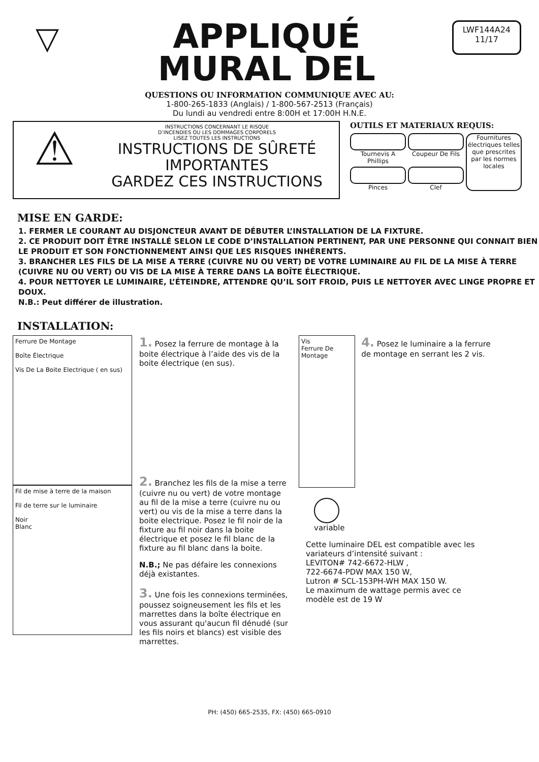▽
APPLIQUÉ
MURAL DEL
LWF144A24
11/17
QUESTIONS OU INFORMATION COMMUNIQUE AVEC AU:
1-800-265-1833 (Anglais) / 1-800-567-2513 (Français)
Du lundi au vendredi entre 8:00H et 17:00H H.N.E.
⚠
INSTRUCTIONS CONCERNANT LE RISQUE
D’INCENDIES OU LES DOMMAGES CORPORELS
LISEZ TOUTES LES INSTRUCTIONS
INSTRUCTIONS DE SÛRETÉ
IMPORTANTES
GARDEZ CES INSTRUCTIONS
OUTILS ET MATERIAUX REQUIS:
Tournevis A Phillips
Coupeur De Fils
Fournitures électriques telles que prescrites par les normes locales
Pinces
Clef
MISE EN GARDE:
1. FERMER LE COURANT AU DISJONCTEUR AVANT DE DÉBUTER L’INSTALLATION DE LA FIXTURE.
2. CE PRODUIT DOIT ÊTRE INSTALLÉ SELON LE CODE D’INSTALLATION PERTINENT, PAR UNE PERSONNE QUI CONNAIT BIEN LE PRODUIT ET SON FONCTIONNEMENT AINSI QUE LES RISQUES INHÉRENTS.
3. BRANCHER LES FILS DE LA MISE A TERRE (CUIVRE NU OU VERT) DE VOTRE LUMINAIRE AU FIL DE LA MISE À TERRE (CUIVRE NU OU VERT) OU VIS DE LA MISE À TERRE DANS LA BOÎTE ÉLECTRIQUE.
4. POUR NETTOYER LE LUMINAIRE, L’ÉTEINDRE, ATTENDRE QU’IL SOIT FROID, PUIS LE NETTOYER AVEC LINGE PROPRE ET DOUX.
N.B.: Peut différer de illustration.
INSTALLATION:
Ferrure De Montage
Boîte Électrique
Vis De La Boite Electrique ( en sus)
Fil de mise à terre de la maison
Fil de terre sur le luminaire
Noir
Blanc
1. Posez la ferrure de montage à la boite électrique à l’aide des vis de la boite électrique (en sus).
2. Branchez les fils de la mise a terre (cuivre nu ou vert) de votre montage au fil de la mise a terre (cuivre nu ou vert) ou vis de la mise a terre dans la boite electrique. Posez le fil noir de la fixture au fil noir dans la boite électrique et posez le fil blanc de la fixture au fil blanc dans la boite.
N.B.; Ne pas défaire les connexions déjà existantes.
3. Une fois les connexions terminées, poussez soigneusement les fils et les marrettes dans la boîte électrique en vous assurant qu'aucun fil dénudé (sur les fils noirs et blancs) est visible des marrettes.
Vis
Ferrure De Montage
4. Posez le luminaire a la ferrure de montage en serrant les 2 vis.
variable
Cette luminaire DEL est compatible avec les variateurs d’intensité suivant :
LEVITON# 742-6672-HLW ,
722-6674-PDW MAX 150 W,
Lutron # SCL-153PH-WH MAX 150 W.
Le maximum de wattage permis avec ce modèle est de 19 W
PH: (450) 665-2535, FX: (450) 665-0910